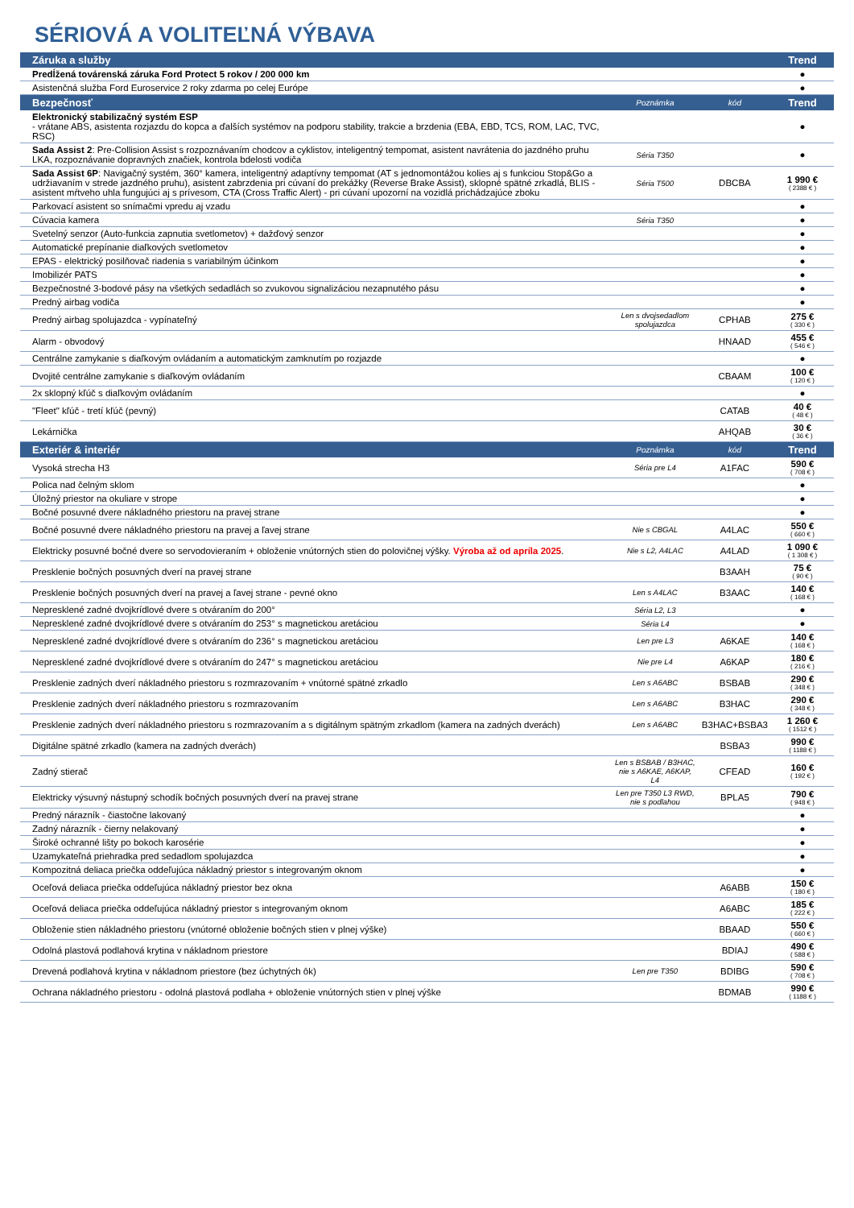SÉRIOVÁ A VOLITEĽNÁ VÝBAVA
| Záruka a služby | | | Trend |
| --- | --- | --- | --- |
| Predĺžená továrenská záruka Ford Protect 5 rokov / 200 000 km | | | ● |
| Asistenčná služba Ford Euroservice 2 roky zdarma po celej Európe | | | ● |
| Bezpečnosť | Poznámka | kód | Trend |
| Elektronický stabilizačný systém ESP - vrátane ABS, asistenta rozjazdu do kopca a ďalších systémov na podporu stability, trakcie a brzdenia (EBA, EBD, TCS, ROM, LAC, TVC, RSC) | | | ● |
| Sada Assist 2 : Pre-Collision Assist s rozpoznávaním chodcov a cyklistov, inteligentný tempomat, asistent navrátenia do jazdného pruhu LKA, rozpoznávanie dopravných značiek, kontrola bdelosti vodiča | Séria T350 | | ● |
| Sada Assist 6P : Navigačný systém, 360° kamera, inteligentný adaptívny tempomat (AT s jednomontážou kolies aj s funkciou Stop&Go a udržiavaním v strede jazdného pruhu), asistent zabrzdenia pri cúvaní do prekážky (Reverse Brake Assist), sklopné spätné zrkadlá, BLIS - asistent mŕtveho uhla fungujúci aj s prívesom, CTA (Cross Traffic Alert) - pri cúvaní upozorní na vozidlá prichádzajúce zboku | Séria T500 | DBCBA | 1 990 € ( 2388 € ) |
| Parkovací asistent so snímačmi vpredu aj vzadu | | | ● |
| Cúvacia kamera | Séria T350 | | ● |
| Svetelný senzor (Auto-funkcia zapnutia svetlometov) + dažďový senzor | | | ● |
| Automatické prepínanie diaľkových svetlometov | | | ● |
| EPAS - elektrický posilňovač riadenia s variabilným účinkom | | | ● |
| Imobilizér PATS | | | ● |
| Bezpečnostné 3-bodové pásy na všetkých sedadlách so zvukovou signalizáciou nezapnutého pásu | | | ● |
| Predný airbag vodiča | | | ● |
| Predný airbag spolujazdca - vypínateľný | Len s dvojsedadlom spolujazdca | CPHAB | 275 € ( 330 € ) |
| Alarm - obvodový | | HNAAD | 455 € ( 546 € ) |
| Centrálne zamykanie s diaľkovým ovládaním a automatickým zamknutím po rozjazde | | | ● |
| Dvojité centrálne zamykanie s diaľkovým ovládaním | | CBAAM | 100 € ( 120 € ) |
| 2x sklopný kľúč s diaľkovým ovládaním | | | ● |
| "Fleet" kľúč - tretí kľúč (pevný) | | CATAB | 40 € ( 48 € ) |
| Lekárnička | | AHQAB | 30 € ( 36 € ) |
| Exteriér & interiér | Poznámka | kód | Trend |
| Vysoká strecha H3 | Séria pre L4 | A1FAC | 590 € ( 708 € ) |
| Polica nad čelným sklom | | | ● |
| Úložný priestor na okuliare v strope | | | ● |
| Bočné posuvné dvere nákladného priestoru na pravej strane | | | ● |
| Bočné posuvné dvere nákladného priestoru na pravej a ľavej strane | Nie s CBGAL | A4LAC | 550 € ( 660 € ) |
| Elektricky posuvné bočné dvere so servodovieraním + obloženie vnútorných stien do polovičnej výšky. Výroba až od apríla 2025 . | Nie s L2, A4LAC | A4LAD | 1 090 € ( 1 308 € ) |
| Presklenie bočných posuvných dverí na pravej strane | | B3AAH | 75 € ( 90 € ) |
| Presklenie bočných posuvných dverí na pravej a ľavej strane - pevné okno | Len s A4LAC | B3AAC | 140 € ( 168 € ) |
| Nepresklené zadné dvojkrídlové dvere s otváraním do 200° | Séria L2, L3 | | ● |
| Nepresklené zadné dvojkrídlové dvere s otváraním do 253° s magnetickou aretáciou | Séria L4 | | ● |
| Nepresklené zadné dvojkrídlové dvere s otváraním do 236° s magnetickou aretáciou | Len pre L3 | A6KAE | 140 € ( 168 € ) |
| Nepresklené zadné dvojkrídlové dvere s otváraním do 247° s magnetickou aretáciou | Nie pre L4 | A6KAP | 180 € ( 216 € ) |
| Presklenie zadných dverí nákladného priestoru s rozmrazovaním + vnútorné spätné zrkadlo | Len s A6ABC | BSBAB | 290 € ( 348 € ) |
| Presklenie zadných dverí nákladného priestoru s rozmrazovaním | Len s A6ABC | B3HAC | 290 € ( 348 € ) |
| Presklenie zadných dverí nákladného priestoru s rozmrazovaním a s digitálnym spätným zrkadlom (kamera na zadných dverách) | Len s A6ABC | B3HAC+BSBA3 | 1 260 € ( 1512 € ) |
| Digitálne spätné zrkadlo (kamera na zadných dverách) | | BSBA3 | 990 € ( 1188 € ) |
| Zadný stierač | Len s BSBAB / B3HAC, nie s A6KAE, A6KAP, L4 | CFEAD | 160 € ( 192 € ) |
| Elektricky výsuvný nástupný schodík bočných posuvných dverí na pravej strane | Len pre T350 L3 RWD, nie s podlahou | BPLA5 | 790 € ( 948 € ) |
| Predný nárazník - čiastočne lakovaný | | | ● |
| Zadný nárazník - čierny nelakovaný | | | ● |
| Široké ochranné lišty po bokoch karosérie | | | ● |
| Uzamykateľná priehradka pred sedadlom spolujazdca | | | ● |
| Kompozitná deliaca priečka oddeľujúca nákladný priestor s integrovaným oknom | | | ● |
| Oceľová deliaca priečka oddeľujúca nákladný priestor bez okna | | A6ABB | 150 € ( 180 € ) |
| Oceľová deliaca priečka oddeľujúca nákladný priestor s integrovaným oknom | | A6ABC | 185 € ( 222 € ) |
| Obloženie stien nákladného priestoru (vnútorné obloženie bočných stien v plnej výške) | | BBAAD | 550 € ( 660 € ) |
| Odolná plastová podlahová krytina v nákladnom priestore | | BDIAJ | 490 € ( 588 € ) |
| Drevená podlahová krytina v nákladnom priestore (bez úchytných ôk) | Len pre T350 | BDIBG | 590 € ( 708 € ) |
| Ochrana nákladného priestoru - odolná plastová podlaha + obloženie vnútorných stien v plnej výške | | BDMAB | 990 € ( 1188 € ) |